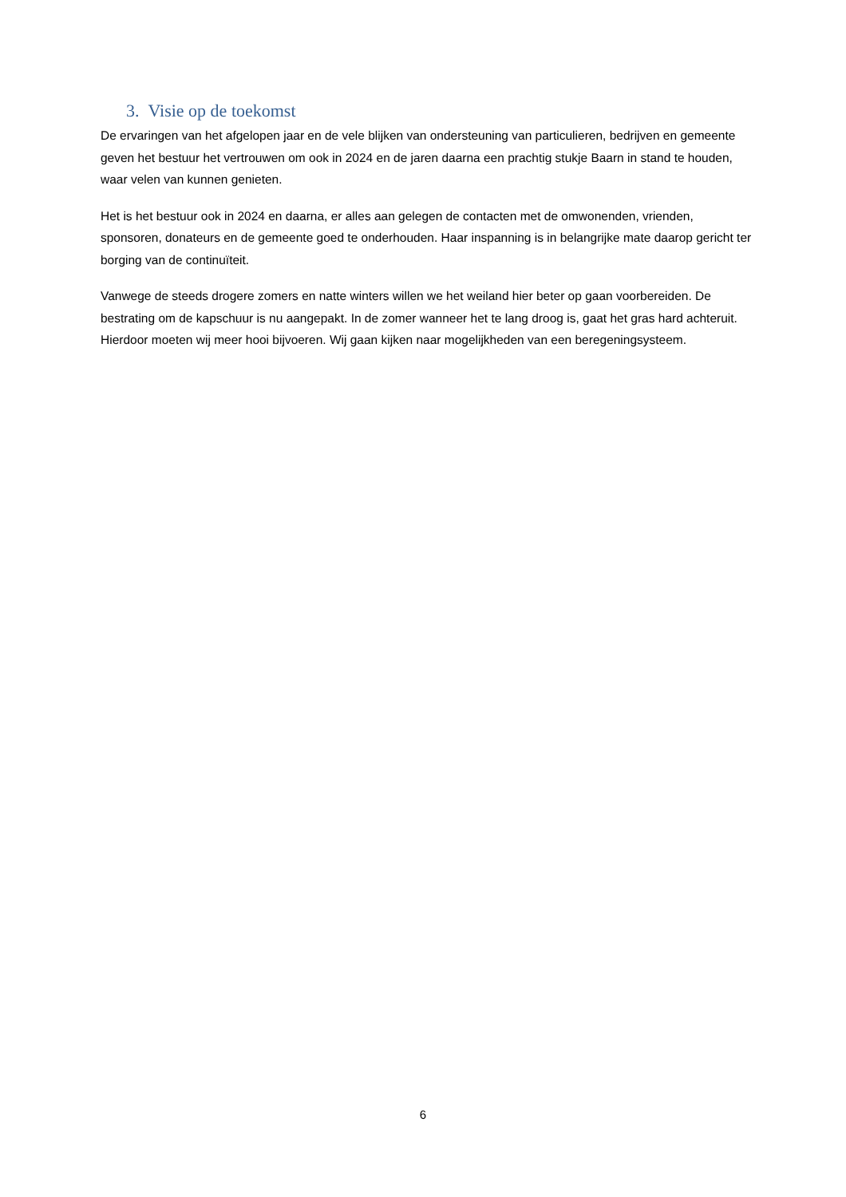3. Visie op de toekomst
De ervaringen van het afgelopen jaar en de vele blijken van ondersteuning van particulieren, bedrijven en gemeente geven het bestuur het vertrouwen om ook in 2024 en de jaren daarna een prachtig stukje Baarn in stand te houden, waar velen van kunnen genieten.
Het is het bestuur ook in 2024 en daarna, er alles aan gelegen de contacten met de omwonenden, vrienden, sponsoren, donateurs en de gemeente goed te onderhouden. Haar inspanning is in belangrijke mate daarop gericht ter borging van de continuïteit.
Vanwege de steeds drogere zomers en natte winters willen we het weiland hier beter op gaan voorbereiden. De bestrating om de kapschuur is nu aangepakt. In de zomer wanneer het te lang droog is, gaat het gras hard achteruit. Hierdoor moeten wij meer hooi bijvoeren. Wij gaan kijken naar mogelijkheden van een beregeningsysteem.
6